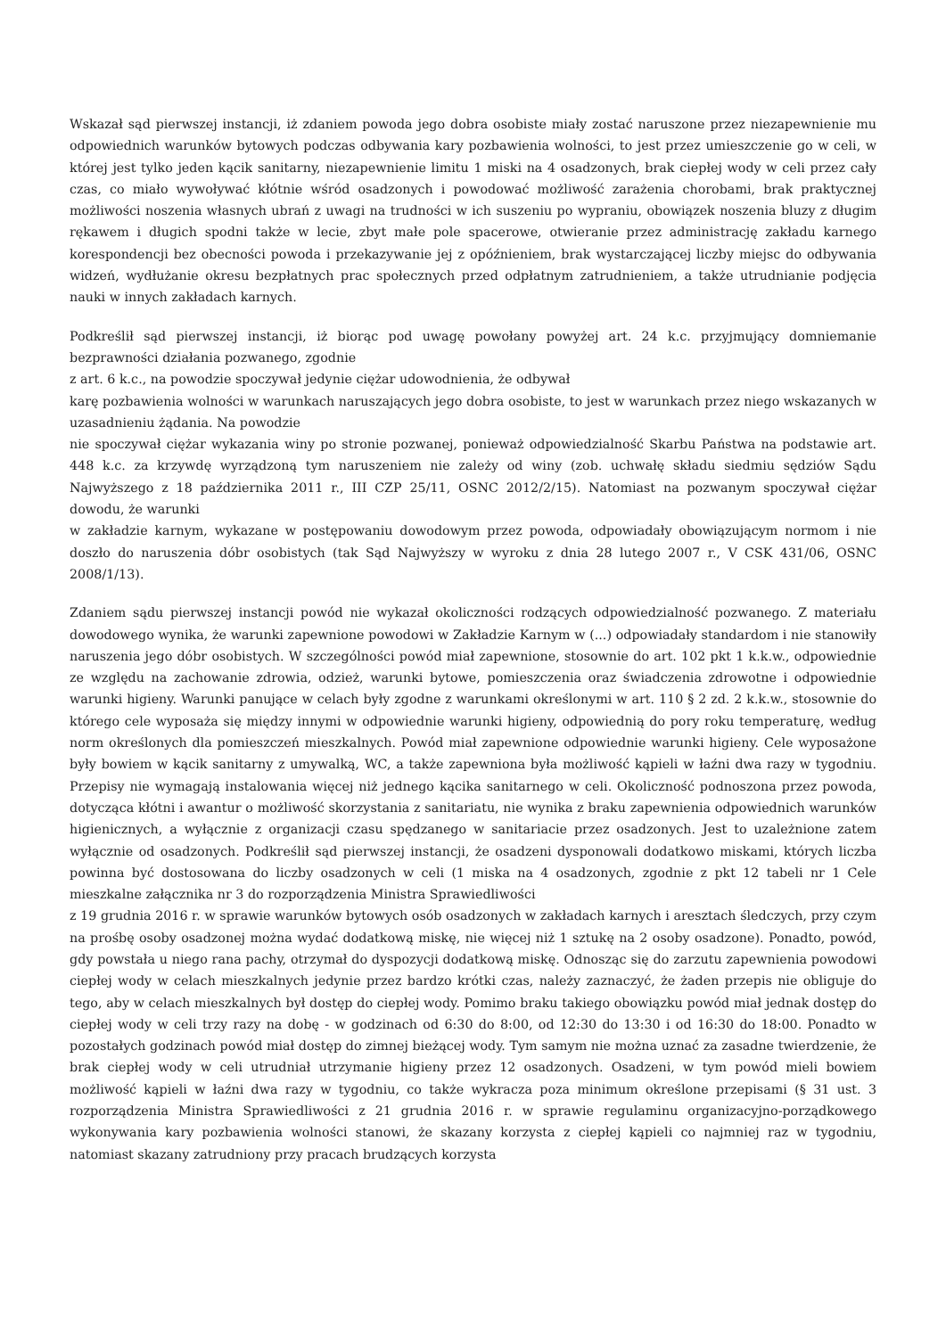Wskazał sąd pierwszej instancji, iż zdaniem powoda jego dobra osobiste miały zostać naruszone przez niezapewnienie mu odpowiednich warunków bytowych podczas odbywania kary pozbawienia wolności, to jest przez umieszczenie go w celi, w której jest tylko jeden kącik sanitarny, niezapewnienie limitu 1 miski na 4 osadzonych, brak ciepłej wody w celi przez cały czas, co miało wywoływać kłótnie wśród osadzonych i powodować możliwość zarażenia chorobami, brak praktycznej możliwości noszenia własnych ubrań z uwagi na trudności w ich suszeniu po wypraniu, obowiązek noszenia bluzy z długim rękawem i długich spodni także w lecie, zbyt małe pole spacerowe, otwieranie przez administrację zakładu karnego korespondencji bez obecności powoda i przekazywanie jej z opóźnieniem, brak wystarczającej liczby miejsc do odbywania widzeń, wydłużanie okresu bezpłatnych prac społecznych przed odpłatnym zatrudnieniem, a także utrudnianie podjęcia nauki w innych zakładach karnych.
Podkreślił sąd pierwszej instancji, iż biorąc pod uwagę powołany powyżej art. 24 k.c. przyjmujący domniemanie bezprawności działania pozwanego, zgodnie
z art. 6 k.c., na powodzie spoczywał jedynie ciężar udowodnienia, że odbywał
karę pozbawienia wolności w warunkach naruszających jego dobra osobiste, to jest w warunkach przez niego wskazanych w uzasadnieniu żądania. Na powodzie
nie spoczywał ciężar wykazania winy po stronie pozwanej, ponieważ odpowiedzialność Skarbu Państwa na podstawie art. 448 k.c. za krzywdę wyrządzoną tym naruszeniem nie zależy od winy (zob. uchwałę składu siedmiu sędziów Sądu Najwyższego z 18 października 2011 r., III CZP 25/11, OSNC 2012/2/15). Natomiast na pozwanym spoczywał ciężar dowodu, że warunki
w zakładzie karnym, wykazane w postępowaniu dowodowym przez powoda, odpowiadały obowiązującym normom i nie doszło do naruszenia dóbr osobistych (tak Sąd Najwyższy w wyroku z dnia 28 lutego 2007 r., V CSK 431/06, OSNC 2008/1/13).
Zdaniem sądu pierwszej instancji powód nie wykazał okoliczności rodzących odpowiedzialność pozwanego. Z materiału dowodowego wynika, że warunki zapewnione powodowi w Zakładzie Karnym w (...) odpowiadały standardom i nie stanowiły naruszenia jego dóbr osobistych. W szczególności powód miał zapewnione, stosownie do art. 102 pkt 1 k.k.w., odpowiednie ze względu na zachowanie zdrowia, odzież, warunki bytowe, pomieszczenia oraz świadczenia zdrowotne i odpowiednie warunki higieny. Warunki panujące w celach były zgodne z warunkami określonymi w art. 110 § 2 zd. 2 k.k.w., stosownie do którego cele wyposaża się między innymi w odpowiednie warunki higieny, odpowiednią do pory roku temperaturę, według norm określonych dla pomieszczeń mieszkalnych. Powód miał zapewnione odpowiednie warunki higieny. Cele wyposażone były bowiem w kącik sanitarny z umywalką, WC, a także zapewniona była możliwość kąpieli w łaźni dwa razy w tygodniu. Przepisy nie wymagają instalowania więcej niż jednego kącika sanitarnego w celi. Okoliczność podnoszona przez powoda, dotycząca kłótni i awantur o możliwość skorzystania z sanitariatu, nie wynika z braku zapewnienia odpowiednich warunków higienicznych, a wyłącznie z organizacji czasu spędzanego w sanitariacie przez osadzonych. Jest to uzależnione zatem wyłącznie od osadzonych. Podkreślił sąd pierwszej instancji, że osadzeni dysponowali dodatkowo miskami, których liczba powinna być dostosowana do liczby osadzonych w celi (1 miska na 4 osadzonych, zgodnie z pkt 12 tabeli nr 1 Cele mieszkalne załącznika nr 3 do rozporządzenia Ministra Sprawiedliwości
z 19 grudnia 2016 r. w sprawie warunków bytowych osób osadzonych w zakładach karnych i aresztach śledczych, przy czym na prośbę osoby osadzonej można wydać dodatkową miskę, nie więcej niż 1 sztukę na 2 osoby osadzone). Ponadto, powód, gdy powstała u niego rana pachy, otrzymał do dyspozycji dodatkową miskę. Odnosząc się do zarzutu zapewnienia powodowi ciepłej wody w celach mieszkalnych jedynie przez bardzo krótki czas, należy zaznaczyć, że żaden przepis nie obliguje do tego, aby w celach mieszkalnych był dostęp do ciepłej wody. Pomimo braku takiego obowiązku powód miał jednak dostęp do ciepłej wody w celi trzy razy na dobę - w godzinach od 6:30 do 8:00, od 12:30 do 13:30 i od 16:30 do 18:00. Ponadto w pozostałych godzinach powód miał dostęp do zimnej bieżącej wody. Tym samym nie można uznać za zasadne twierdzenie, że brak ciepłej wody w celi utrudniał utrzymanie higieny przez 12 osadzonych. Osadzeni, w tym powód mieli bowiem możliwość kąpieli w łaźni dwa razy w tygodniu, co także wykracza poza minimum określone przepisami (§ 31 ust. 3 rozporządzenia Ministra Sprawiedliwości z 21 grudnia 2016 r. w sprawie regulaminu organizacyjno-porządkowego wykonywania kary pozbawienia wolności stanowi, że skazany korzysta z ciepłej kąpieli co najmniej raz w tygodniu, natomiast skazany zatrudniony przy pracach brudzących korzysta